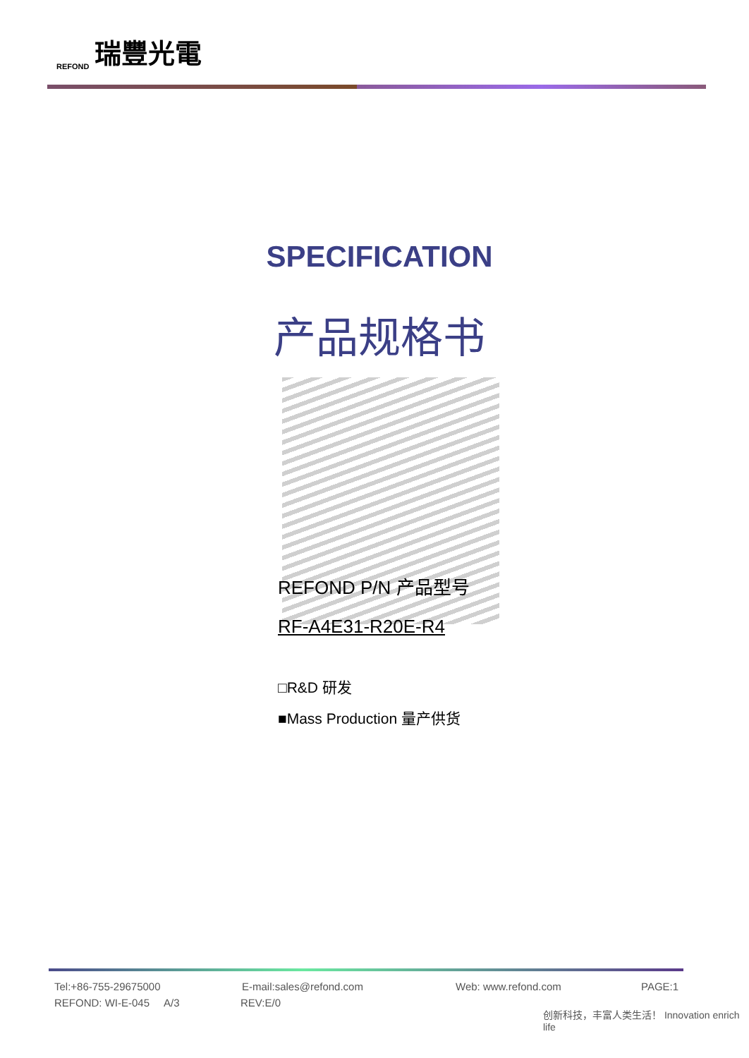REFOND 瑞豐光電
SPECIFICATION
产品规格书
REFOND P/N 产品型号
RF-A4E31-R20E-R4
□R&D 研发
■Mass Production 量产供货
Tel:+86-755-29675000 E-mail:sales@refond.com Web: www.refond.com PAGE:1
REFOND: WI-E-045 A/3 REV:E/0
创新科技，丰富人类生活！ Innovation enrich life